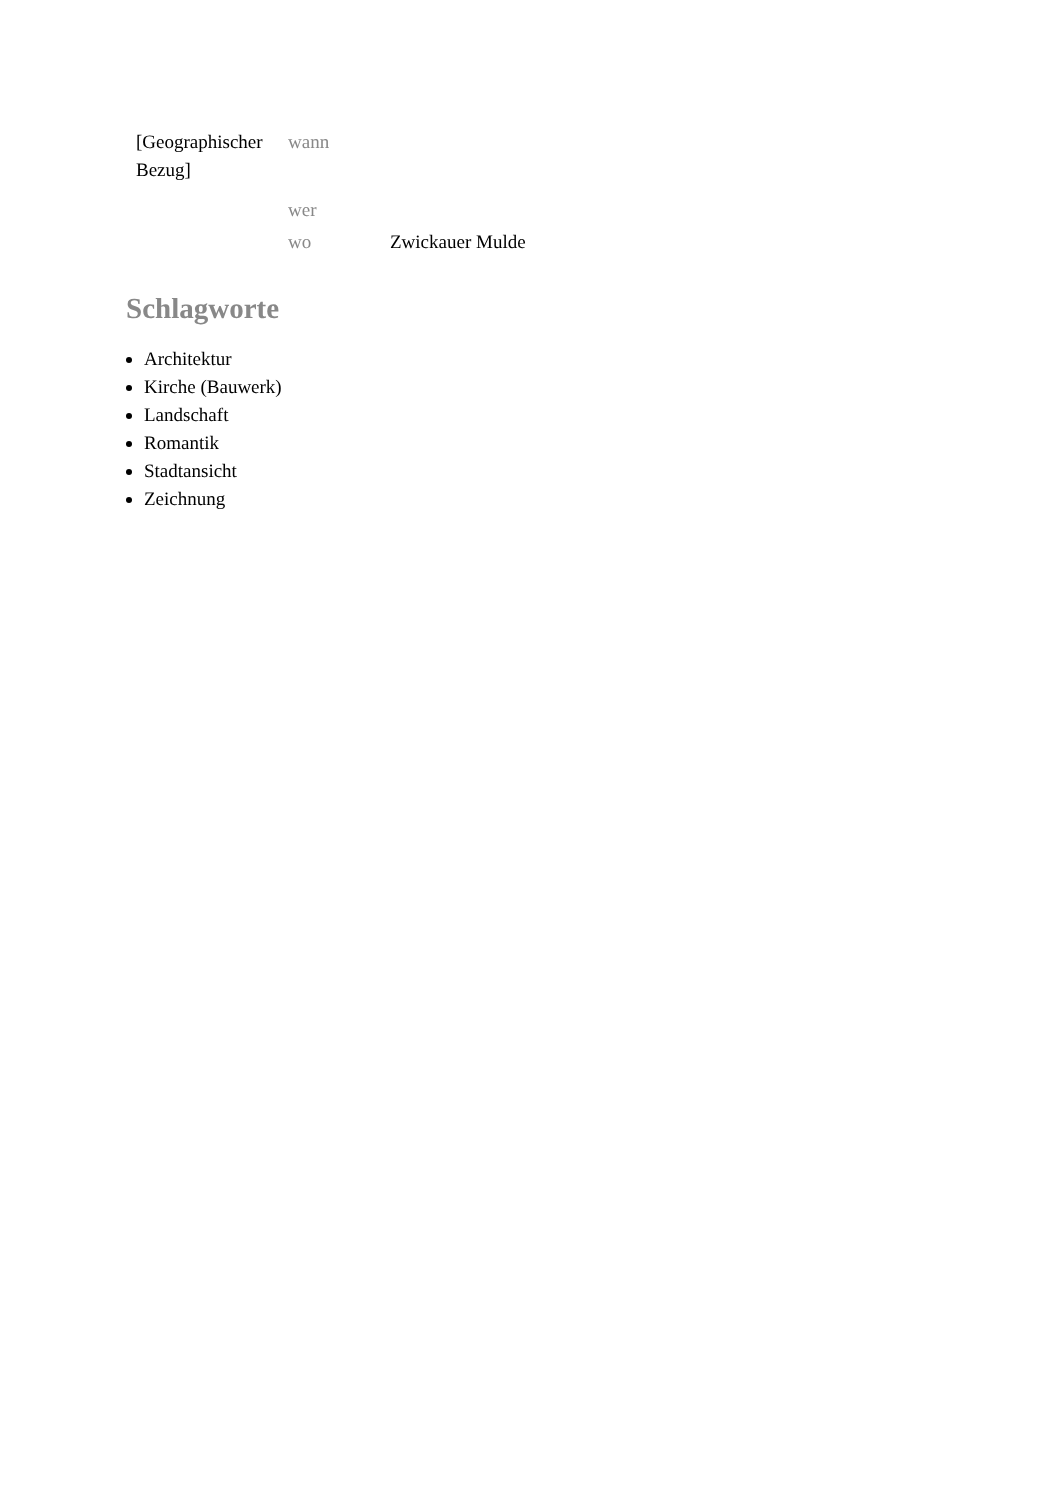| [Geographischer Bezug] | wann | |
| | wer | |
| | wo | Zwickauer Mulde |
Schlagworte
Architektur
Kirche (Bauwerk)
Landschaft
Romantik
Stadtansicht
Zeichnung